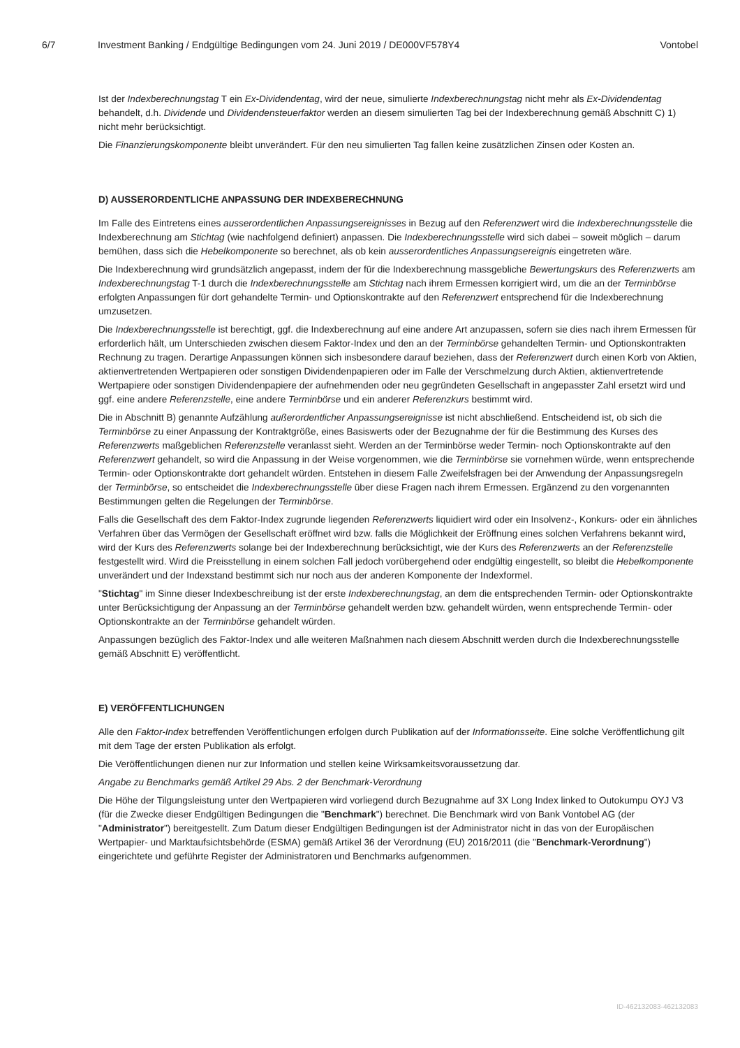6/7 Investment Banking / Endgültige Bedingungen vom 24. Juni 2019 / DE000VF578Y4 Vontobel
Ist der Indexberechnungstag T ein Ex-Dividendentag, wird der neue, simulierte Indexberechnungstag nicht mehr als Ex-Dividendentag behandelt, d.h. Dividende und Dividendensteuerfaktor werden an diesem simulierten Tag bei der Indexberechnung gemäß Abschnitt C) 1) nicht mehr berücksichtigt.
Die Finanzierungskomponente bleibt unverändert. Für den neu simulierten Tag fallen keine zusätzlichen Zinsen oder Kosten an.
D) AUSSERORDENTLICHE ANPASSUNG DER INDEXBERECHNUNG
Im Falle des Eintretens eines ausserordentlichen Anpassungsereignisses in Bezug auf den Referenzwert wird die Indexberechnungsstelle die Indexberechnung am Stichtag (wie nachfolgend definiert) anpassen. Die Indexberechnungsstelle wird sich dabei – soweit möglich – darum bemühen, dass sich die Hebelkomponente so berechnet, als ob kein ausserordentliches Anpassungsereignis eingetreten wäre.
Die Indexberechnung wird grundsätzlich angepasst, indem der für die Indexberechnung massgebliche Bewertungskurs des Referenzwerts am Indexberechnungstag T-1 durch die Indexberechnungsstelle am Stichtag nach ihrem Ermessen korrigiert wird, um die an der Terminbörse erfolgten Anpassungen für dort gehandelte Termin- und Optionskontrakte auf den Referenzwert entsprechend für die Indexberechnung umzusetzen.
Die Indexberechnungsstelle ist berechtigt, ggf. die Indexberechnung auf eine andere Art anzupassen, sofern sie dies nach ihrem Ermessen für erforderlich hält, um Unterschieden zwischen diesem Faktor-Index und den an der Terminbörse gehandelten Termin- und Optionskontrakten Rechnung zu tragen. Derartige Anpassungen können sich insbesondere darauf beziehen, dass der Referenzwert durch einen Korb von Aktien, aktienvertretenden Wertpapieren oder sonstigen Dividendenpapieren oder im Falle der Verschmelzung durch Aktien, aktienvertretende Wertpapiere oder sonstigen Dividendenpapiere der aufnehmenden oder neu gegründeten Gesellschaft in angepasster Zahl ersetzt wird und ggf. eine andere Referenzstelle, eine andere Terminbörse und ein anderer Referenzkurs bestimmt wird.
Die in Abschnitt B) genannte Aufzählung außerordentlicher Anpassungsereignisse ist nicht abschließend. Entscheidend ist, ob sich die Terminbörse zu einer Anpassung der Kontraktgröße, eines Basiswerts oder der Bezugnahme der für die Bestimmung des Kurses des Referenzwerts maßgeblichen Referenzstelle veranlasst sieht. Werden an der Terminbörse weder Termin- noch Optionskontrakte auf den Referenzwert gehandelt, so wird die Anpassung in der Weise vorgenommen, wie die Terminbörse sie vornehmen würde, wenn entsprechende Termin- oder Optionskontrakte dort gehandelt würden. Entstehen in diesem Falle Zweifelsfragen bei der Anwendung der Anpassungsregeln der Terminbörse, so entscheidet die Indexberechnungsstelle über diese Fragen nach ihrem Ermessen. Ergänzend zu den vorgenannten Bestimmungen gelten die Regelungen der Terminbörse.
Falls die Gesellschaft des dem Faktor-Index zugrunde liegenden Referenzwerts liquidiert wird oder ein Insolvenz-, Konkurs- oder ein ähnliches Verfahren über das Vermögen der Gesellschaft eröffnet wird bzw. falls die Möglichkeit der Eröffnung eines solchen Verfahrens bekannt wird, wird der Kurs des Referenzwerts solange bei der Indexberechnung berücksichtigt, wie der Kurs des Referenzwerts an der Referenzstelle festgestellt wird. Wird die Preisstellung in einem solchen Fall jedoch vorübergehend oder endgültig eingestellt, so bleibt die Hebelkomponente unverändert und der Indexstand bestimmt sich nur noch aus der anderen Komponente der Indexformel.
"Stichtag" im Sinne dieser Indexbeschreibung ist der erste Indexberechnungstag, an dem die entsprechenden Termin- oder Optionskontrakte unter Berücksichtigung der Anpassung an der Terminbörse gehandelt werden bzw. gehandelt würden, wenn entsprechende Termin- oder Optionskontrakte an der Terminbörse gehandelt würden.
Anpassungen bezüglich des Faktor-Index und alle weiteren Maßnahmen nach diesem Abschnitt werden durch die Indexberechnungsstelle gemäß Abschnitt E) veröffentlicht.
E) VERÖFFENTLICHUNGEN
Alle den Faktor-Index betreffenden Veröffentlichungen erfolgen durch Publikation auf der Informationsseite. Eine solche Veröffentlichung gilt mit dem Tage der ersten Publikation als erfolgt.
Die Veröffentlichungen dienen nur zur Information und stellen keine Wirksamkeitsvoraussetzung dar.
Angabe zu Benchmarks gemäß Artikel 29 Abs. 2 der Benchmark-Verordnung
Die Höhe der Tilgungsleistung unter den Wertpapieren wird vorliegend durch Bezugnahme auf 3X Long Index linked to Outokumpu OYJ V3 (für die Zwecke dieser Endgültigen Bedingungen die "Benchmark") berechnet. Die Benchmark wird von Bank Vontobel AG (der "Administrator") bereitgestellt. Zum Datum dieser Endgültigen Bedingungen ist der Administrator nicht in das von der Europäischen Wertpapier- und Marktaufsichtsbehörde (ESMA) gemäß Artikel 36 der Verordnung (EU) 2016/2011 (die "Benchmark-Verordnung") eingerichtete und geführte Register der Administratoren und Benchmarks aufgenommen.
ID-462132083-462132083